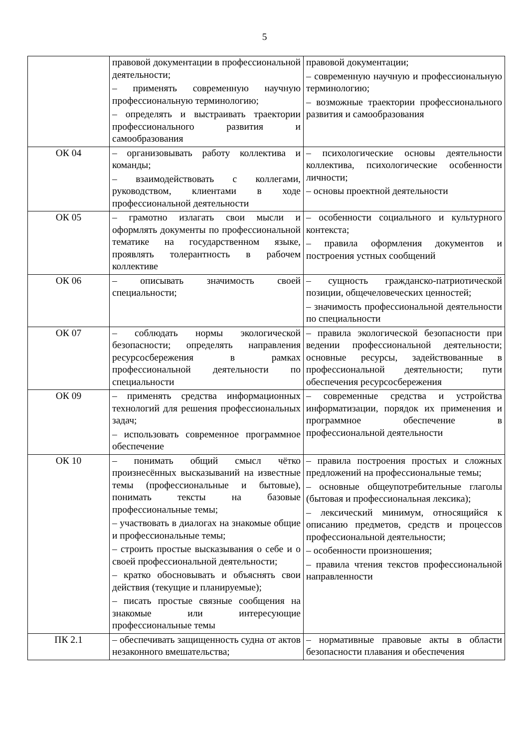5
| | правовой документации в профессиональной деятельности; – применять современную научную профессиональную терминологию; – определять и выстраивать траектории профессионального развития и самообразования | правовой документации; – современную научную и профессиональную терминологию; – возможные траектории профессионального развития и самообразования |
| ОК 04 | – организовывать работу коллектива и команды; – взаимодействовать с коллегами, руководством, клиентами в ходе профессиональной деятельности | – психологические основы деятельности коллектива, психологические особенности личности; – основы проектной деятельности |
| ОК 05 | – грамотно излагать свои мысли и оформлять документы по профессиональной тематике на государственном языке, проявлять толерантность в рабочем коллективе | – особенности социального и культурного контекста; – правила оформления документов и построения устных сообщений |
| ОК 06 | – описывать значимость своей специальности; | – сущность гражданско-патриотической позиции, общечеловеческих ценностей; – значимость профессиональной деятельности по специальности |
| ОК 07 | – соблюдать нормы экологической безопасности; определять направления ресурсосбережения в рамках профессиональной деятельности по специальности | – правила экологической безопасности при ведении профессиональной деятельности; основные ресурсы, задействованные в профессиональной деятельности; пути обеспечения ресурсосбережения |
| ОК 09 | – применять средства информационных технологий для решения профессиональных задач; – использовать современное программное обеспечение | – современные средства и устройства информатизации, порядок их применения и программное обеспечение в профессиональной деятельности |
| ОК 10 | – понимать общий смысл чётко произнесённых высказываний на известные темы (профессиональные и бытовые), понимать тексты на базовые профессиональные темы; – участвовать в диалогах на знакомые общие и профессиональные темы; – строить простые высказывания о себе и о своей профессиональной деятельности; – кратко обосновывать и объяснять свои действия (текущие и планируемые); – писать простые связные сообщения на знакомые или интересующие профессиональные темы | – правила построения простых и сложных предложений на профессиональные темы; – основные общеупотребительные глаголы (бытовая и профессиональная лексика); – лексический минимум, относящийся к описанию предметов, средств и процессов профессиональной деятельности; – особенности произношения; – правила чтения текстов профессиональной направленности |
| ПК 2.1 | – обеспечивать защищенность судна от актов незаконного вмешательства; | – нормативные правовые акты в области безопасности плавания и обеспечения |